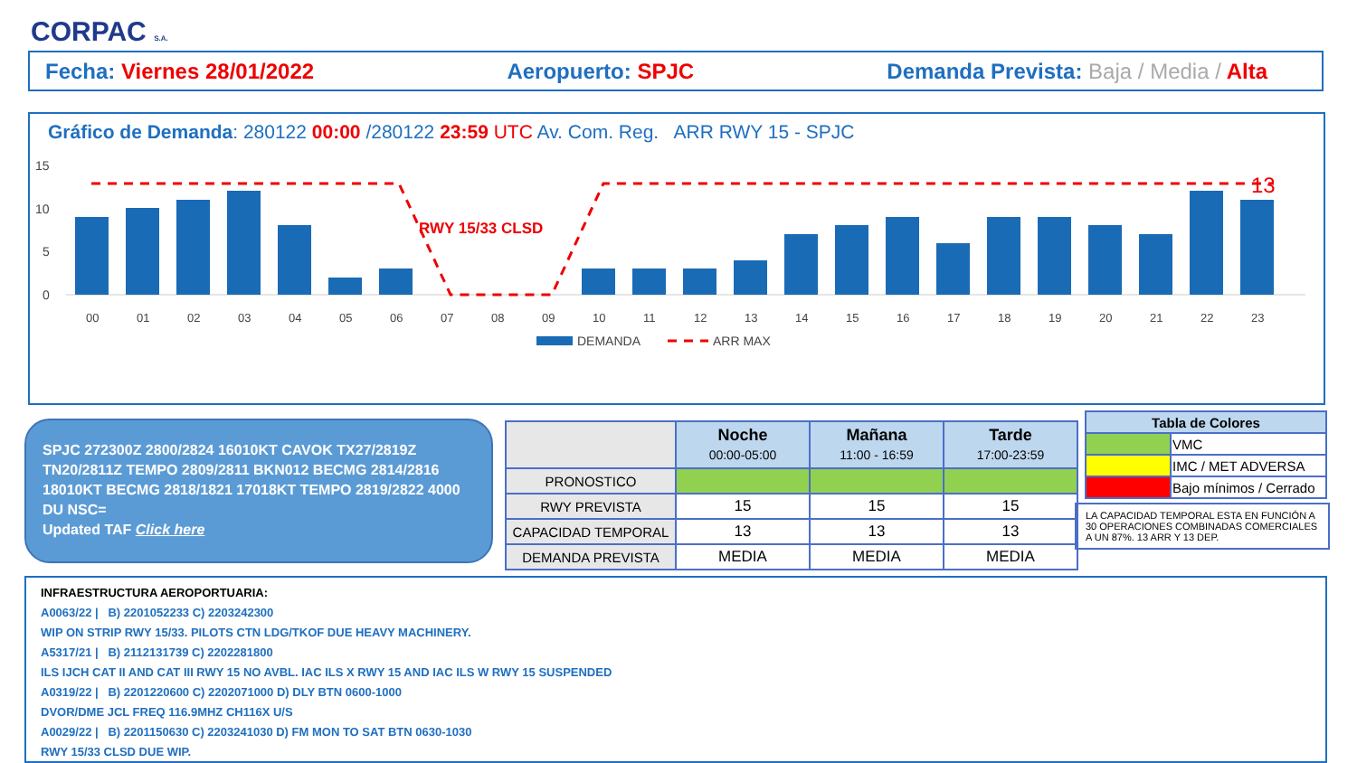CORPAC S.A.
Fecha: Viernes 28/01/2022 Aeropuerto: SPJC Demanda Prevista: Baja / Media / Alta
Gráfico de Demanda: 280122 00:00 /280122 23:59 UTC Av. Com. Reg. ARR RWY 15 - SPJC
15
10
5
0
RWY 15/33 CLSD
13
00
01
02
03
04
05
06
07
08
09
10
11
12
13
14
15
16
17
18
19
20
21
22
23
DEMANDA
ARR MAX
SPJC 272300Z 2800/2824 16010KT CAVOK TX27/2819Z TN20/2811Z TEMPO 2809/2811 BKN012 BECMG 2814/2816 18010KT BECMG 2818/1821 17018KT TEMPO 2819/2822 4000 DU NSC=
Updated TAF Click here
| | Noche 00:00-05:00 | Mañana 11:00 - 16:59 | Tarde 17:00-23:59 |
| PRONOSTICO | | | |
| RWY PREVISTA | 15 | 15 | 15 |
| CAPACIDAD TEMPORAL | 13 | 13 | 13 |
| DEMANDA PREVISTA | MEDIA | MEDIA | MEDIA |
| Tabla de Colores | |
| --- | --- |
| | VMC |
| | IMC / MET ADVERSA |
| | Bajo mínimos / Cerrado |
LA CAPACIDAD TEMPORAL ESTA EN FUNCIÓN A 30 OPERACIONES COMBINADAS COMERCIALES A UN 87%. 13 ARR Y 13 DEP.
INFRAESTRUCTURA AEROPORTUARIA:
A0063/22 | B) 2201052233 C) 2203242300
WIP ON STRIP RWY 15/33. PILOTS CTN LDG/TKOF DUE HEAVY MACHINERY.
A5317/21 | B) 2112131739 C) 2202281800
ILS IJCH CAT II AND CAT III RWY 15 NO AVBL. IAC ILS X RWY 15 AND IAC ILS W RWY 15 SUSPENDED
A0319/22 | B) 2201220600 C) 2202071000 D) DLY BTN 0600-1000
DVOR/DME JCL FREQ 116.9MHZ CH116X U/S
A0029/22 | B) 2201150630 C) 2203241030 D) FM MON TO SAT BTN 0630-1030
RWY 15/33 CLSD DUE WIP.